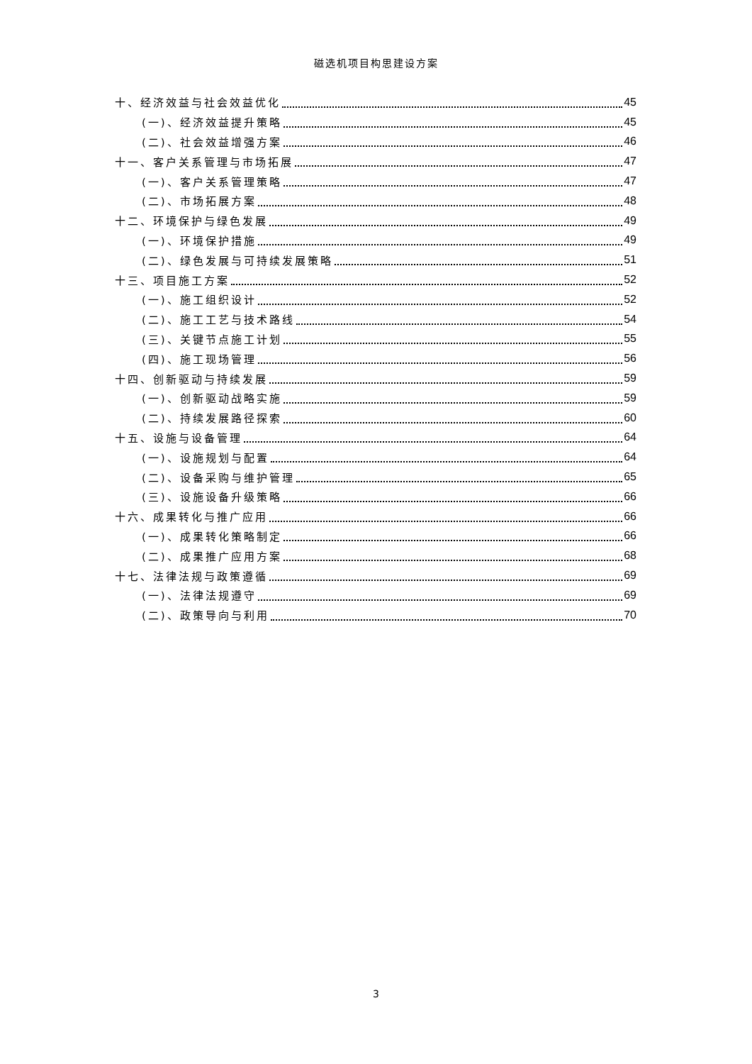磁选机项目构思建设方案
十、经济效益与社会效益优化 45
(一)、经济效益提升策略 45
(二)、社会效益增强方案 46
十一、客户关系管理与市场拓展 47
(一)、客户关系管理策略 47
(二)、市场拓展方案 48
十二、环境保护与绿色发展 49
(一)、环境保护措施 49
(二)、绿色发展与可持续发展策略 51
十三、项目施工方案 52
(一)、施工组织设计 52
(二)、施工工艺与技术路线 54
(三)、关键节点施工计划 55
(四)、施工现场管理 56
十四、创新驱动与持续发展 59
(一)、创新驱动战略实施 59
(二)、持续发展路径探索 60
十五、设施与设备管理 64
(一)、设施规划与配置 64
(二)、设备采购与维护管理 65
(三)、设施设备升级策略 66
十六、成果转化与推广应用 66
(一)、成果转化策略制定 66
(二)、成果推广应用方案 68
十七、法律法规与政策遵循 69
(一)、法律法规遵守 69
(二)、政策导向与利用 70
3